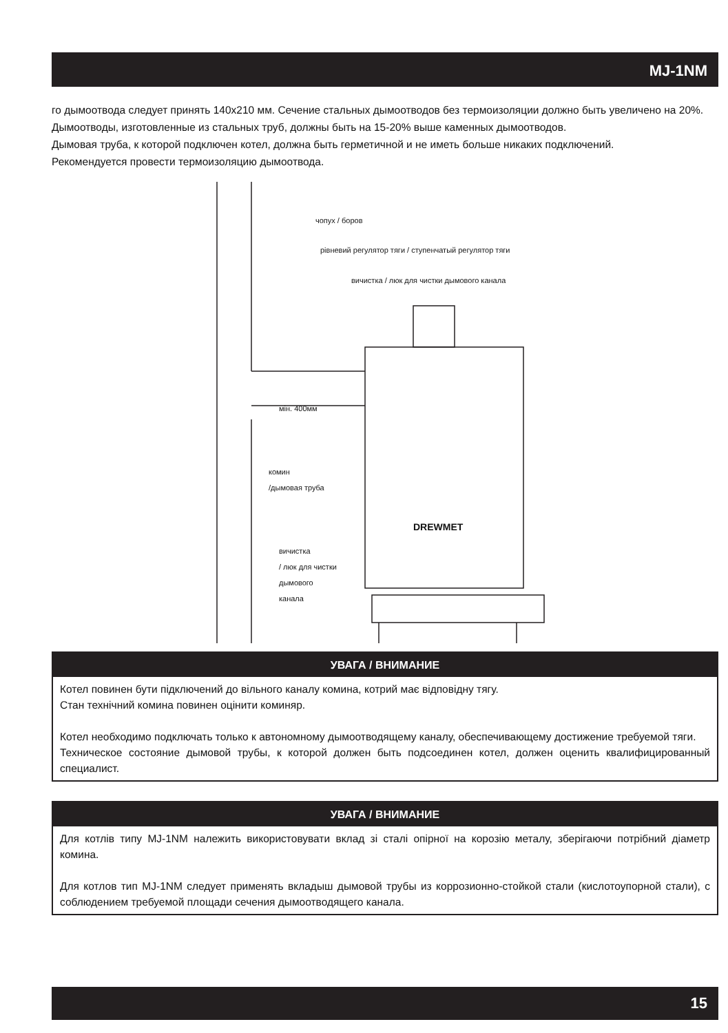MJ-1NM
го дымоотвода следует принять 140x210 мм. Сечение стальных дымоотводов без термоизоляции должно быть увеличено на 20%.
Дымоотводы, изготовленные из стальных труб, должны быть на 15-20% выше каменных дымоотводов.
Дымовая труба, к которой подключен котел, должна быть герметичной и не иметь больше никаких подключений.
Рекомендуется провести термоизоляцию дымоотвода.
чопух / боров
рівневий регулятор тяги / ступенчатый регулятор тяги
вичистка / люк для чистки дымового канала
мін. 400мм
комин
/дымовая труба
DREWMET
вичистка
/ люк для чистки
дымового
канала
УВАГА / ВНИМАНИЕ
Котел повинен бути підключений до вільного каналу комина, котрий має відповідну тягу.
Стан технічний комина повинен оцінити коминяр.
Котел необходимо подключать только к автономному дымоотводящему каналу, обеспечивающему достижение требуемой тяги.
Техническое состояние дымовой трубы, к которой должен быть подсоединен котел, должен оценить квалифицированный специалист.
УВАГА / ВНИМАНИЕ
Для котлів типу MJ-1NM належить використовувати вклад зі сталі опірної на корозію металу, зберігаючи потрібний діаметр комина.
Для котлов тип MJ-1NM следует применять вкладыш дымовой трубы из коррозионно-стойкой стали (кислотоупорной стали), с соблюдением требуемой площади сечения дымоотводящего канала.
15